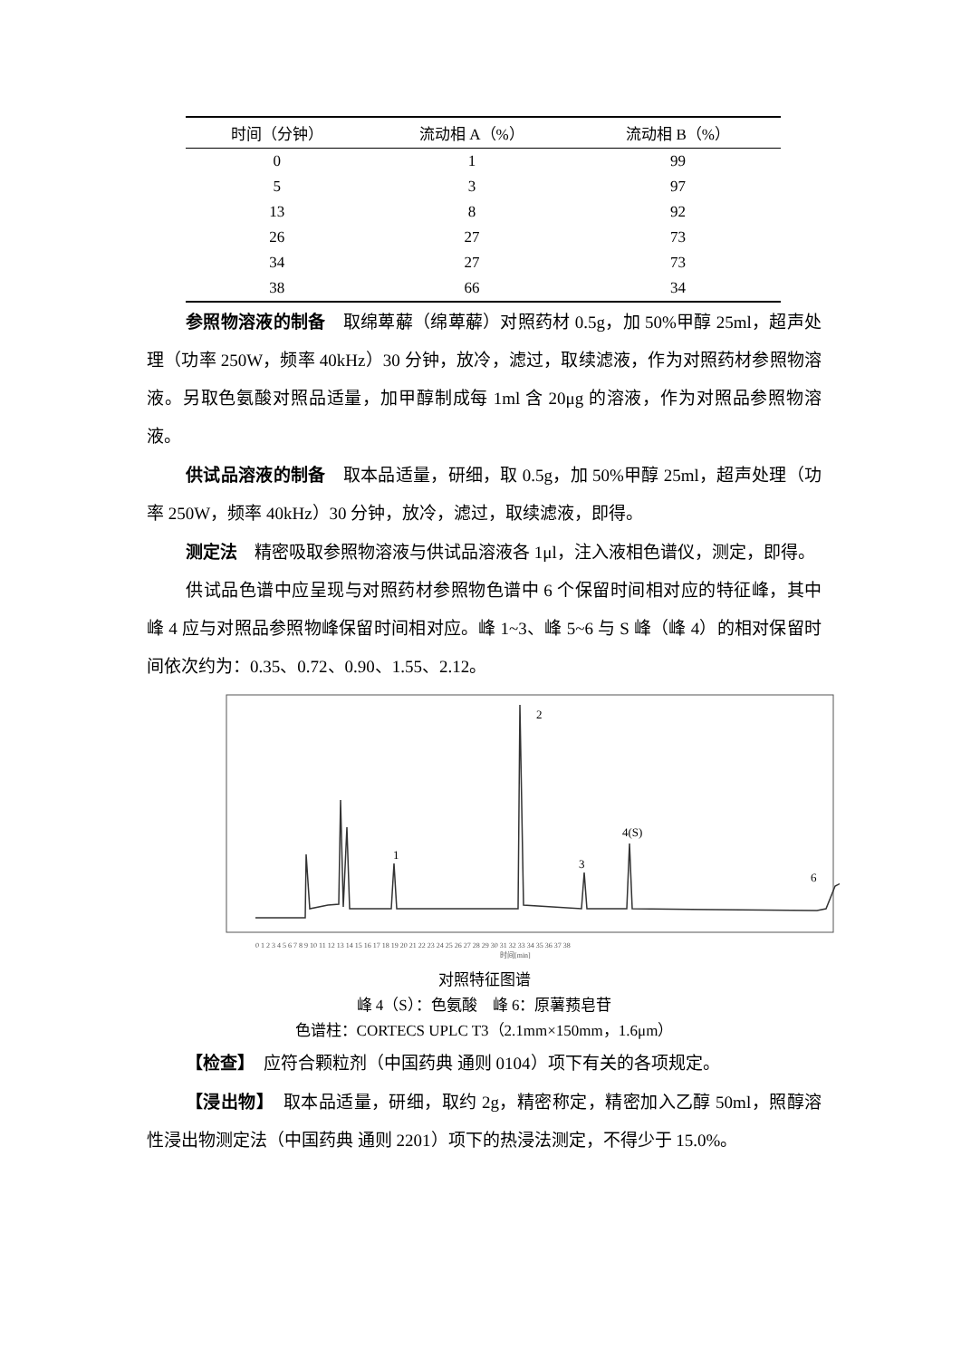| 时间（分钟） | 流动相 A（%） | 流动相 B（%） |
| --- | --- | --- |
| 0 | 1 | 99 |
| 5 | 3 | 97 |
| 13 | 8 | 92 |
| 26 | 27 | 73 |
| 34 | 27 | 73 |
| 38 | 66 | 34 |
参照物溶液的制备　取绵萆薢（绵萆薢）对照药材 0.5g，加 50%甲醇 25ml，超声处理（功率 250W，频率 40kHz）30 分钟，放冷，滤过，取续滤液，作为对照药材参照物溶液。另取色氨酸对照品适量，加甲醇制成每 1ml 含 20μg 的溶液，作为对照品参照物溶液。
供试品溶液的制备　取本品适量，研细，取 0.5g，加 50%甲醇 25ml，超声处理（功率 250W，频率 40kHz）30 分钟，放冷，滤过，取续滤液，即得。
测定法　精密吸取参照物溶液与供试品溶液各 1μl，注入液相色谱仪，测定，即得。
供试品色谱中应呈现与对照药材参照物色谱中 6 个保留时间相对应的特征峰，其中峰 4 应与对照品参照物峰保留时间相对应。峰 1~3、峰 5~6 与 S 峰（峰 4）的相对保留时间依次约为：0.35、0.72、0.90、1.55、2.12。
1
2
3
4(S)
6
0 1 2 3 4 5 6 7 8 9 10 11 12 13 14 15 16 17 18 19 20 21 22 23 24 25 26 27 28 29 30 31 32 33 34 35 36 37 38
时间[min]
对照特征图谱
峰 4（S）：色氨酸　峰 6：原薯蓣皂苷
色谱柱：CORTECS UPLC T3（2.1mm×150mm，1.6μm）
【检查】　应符合颗粒剂（中国药典 通则 0104）项下有关的各项规定。
【浸出物】　取本品适量，研细，取约 2g，精密称定，精密加入乙醇 50ml，照醇溶性浸出物测定法（中国药典 通则 2201）项下的热浸法测定，不得少于 15.0%。